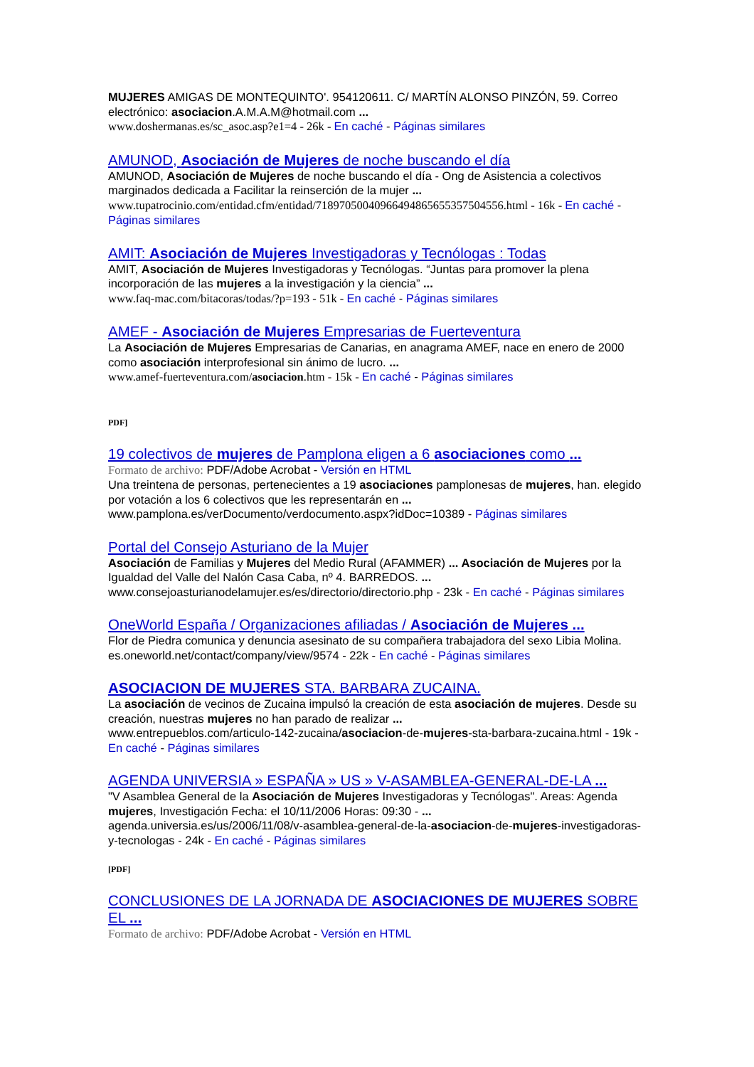MUJERES AMIGAS DE MONTEQUINTO'. 954120611. C/ MARTÍN ALONSO PINZÓN, 59. Correo electrónico: asociacion.A.M.A.M@hotmail.com ...
www.doshermanas.es/sc_asoc.asp?e1=4 - 26k - En caché - Páginas similares
AMUNOD, Asociación de Mujeres de noche buscando el día
AMUNOD, Asociación de Mujeres de noche buscando el día - Ong de Asistencia a colectivos marginados dedicada a Facilitar la reinserción de la mujer ...
www.tupatrocinio.com/entidad.cfm/entidad/718970500409664948656553575045​56.html - 16k - En caché - Páginas similares
AMIT: Asociación de Mujeres Investigadoras y Tecnólogas : Todas
AMIT, Asociación de Mujeres Investigadoras y Tecnólogas. “Juntas para promover la plena incorporación de las mujeres a la investigación y la ciencia” ...
www.faq-mac.com/bitacoras/todas/?p=193 - 51k - En caché - Páginas similares
AMEF - Asociación de Mujeres Empresarias de Fuerteventura
La Asociación de Mujeres Empresarias de Canarias, en anagrama AMEF, nace en enero de 2000 como asociación interprofesional sin ánimo de lucro. ...
www.amef-fuerteventura.com/asociacion.htm - 15k - En caché - Páginas similares
PDF]
19 colectivos de mujeres de Pamplona eligen a 6 asociaciones como ...
Formato de archivo: PDF/Adobe Acrobat - Versión en HTML
Una treintena de personas, pertenecientes a 19 asociaciones pamplonesas de mujeres, han. elegido por votación a los 6 colectivos que les representarán en ...
www.pamplona.es/verDocumento/verdocumento.aspx?idDoc=10389 - Páginas similares
Portal del Consejo Asturiano de la Mujer
Asociación de Familias y Mujeres del Medio Rural (AFAMMER) ... Asociación de Mujeres por la Igualdad del Valle del Nalón Casa Caba, nº 4. BARREDOS. ...
www.consejoasturianodelamujer.es/es/directorio/directorio.php - 23k - En caché - Páginas similares
OneWorld España / Organizaciones afiliadas / Asociación de Mujeres ...
Flor de Piedra comunica y denuncia asesinato de su compañera trabajadora del sexo Libia Molina.
es.oneworld.net/contact/company/view/9574 - 22k - En caché - Páginas similares
ASOCIACION DE MUJERES STA. BARBARA ZUCAINA.
La asociación de vecinos de Zucaina impulsó la creación de esta asociación de mujeres. Desde su creación, nuestras mujeres no han parado de realizar ...
www.entrepueblos.com/articulo-142-zucaina/asociacion-de-mujeres-sta-barbara-zucaina.html - 19k - En caché - Páginas similares
AGENDA UNIVERSIA » ESPAÑA » US » V-ASAMBLEA-GENERAL-DE-LA ...
"V Asamblea General de la Asociación de Mujeres Investigadoras y Tecnólogas". Areas: Agenda mujeres, Investigación Fecha: el 10/11/2006 Horas: 09:30 - ...
agenda.universia.es/us/2006/11/08/v-asamblea-general-de-la-asociacion-de-mujeres-investigadoras-y-tecnologas - 24k - En caché - Páginas similares
[PDF]
CONCLUSIONES DE LA JORNADA DE ASOCIACIONES DE MUJERES SOBRE EL ...
Formato de archivo: PDF/Adobe Acrobat - Versión en HTML